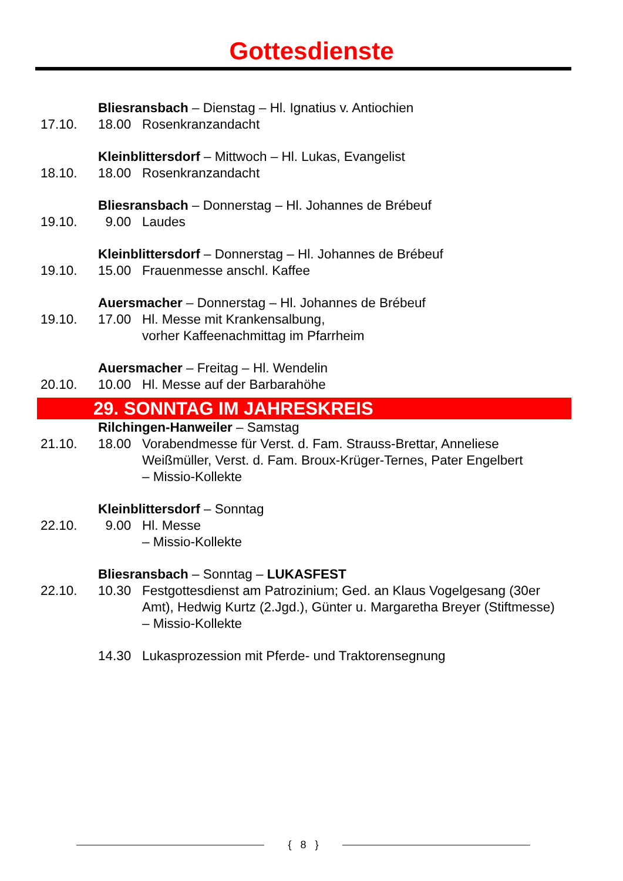Gottesdienste
Bliesransbach – Dienstag – Hl. Ignatius v. Antiochien
17.10. 18.00 Rosenkranzandacht
Kleinblittersdorf – Mittwoch – Hl. Lukas, Evangelist
18.10. 18.00 Rosenkranzandacht
Bliesransbach – Donnerstag – Hl. Johannes de Brébeuf
19.10. 9.00 Laudes
Kleinblittersdorf – Donnerstag – Hl. Johannes de Brébeuf
19.10. 15.00 Frauenmesse anschl. Kaffee
Auersmacher – Donnerstag – Hl. Johannes de Brébeuf
19.10. 17.00 Hl. Messe mit Krankensalbung,
vorher Kaffeenachmittag im Pfarrheim
Auersmacher – Freitag – Hl. Wendelin
20.10. 10.00 Hl. Messe auf der Barbarahöhe
29. SONNTAG IM JAHRESKREIS
Rilchingen-Hanweiler – Samstag
21.10. 18.00 Vorabendmesse für Verst. d. Fam. Strauss-Brettar, Anneliese Weißmüller, Verst. d. Fam. Broux-Krüger-Ternes, Pater Engelbert
– Missio-Kollekte
Kleinblittersdorf – Sonntag
22.10. 9.00 Hl. Messe
– Missio-Kollekte
Bliesransbach – Sonntag – LUKASFEST
22.10. 10.30 Festgottesdienst am Patrozinium; Ged. an Klaus Vogelgesang (30er Amt), Hedwig Kurtz (2.Jgd.), Günter u. Margaretha Breyer (Stiftmesse)
– Missio-Kollekte
14.30 Lukasprozession mit Pferde- und Traktorensegnung
{ 8 }